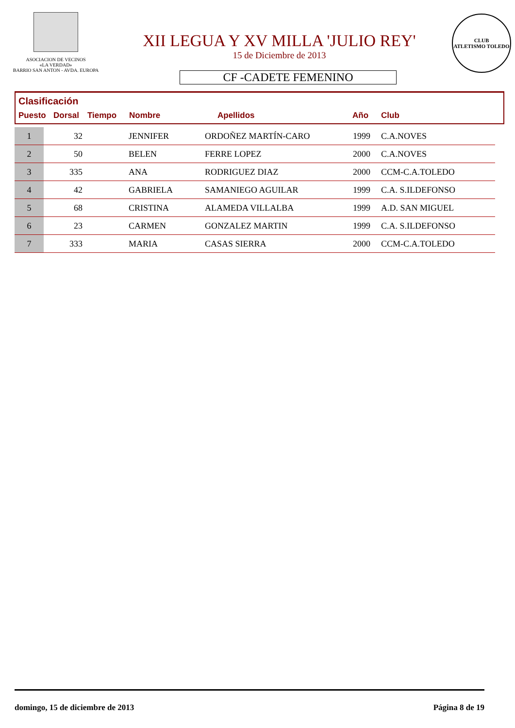ASOCIACION DE VECINOS
«LA VERDAD»
BARRIO SAN ANTON - AVDA. EUROPA
XII LEGUA Y XV MILLA 'JULIO REY'
15 de Diciembre de 2013
CF -CADETE FEMENINO
CLUB
ATLETISMO TOLEDO
Clasificación
Puesto Dorsal Tiempo Nombre Apellidos Año Club
| 1 | 32 | | JENNIFER | ORDOÑEZ MARTÍN-CARO | 1999 | C.A.NOVES |
| 2 | 50 | | BELEN | FERRE LOPEZ | 2000 | C.A.NOVES |
| 3 | 335 | | ANA | RODRIGUEZ DIAZ | 2000 | CCM-C.A.TOLEDO |
| 4 | 42 | | GABRIELA | SAMANIEGO AGUILAR | 1999 | C.A. S.ILDEFONSO |
| 5 | 68 | | CRISTINA | ALAMEDA VILLALBA | 1999 | A.D. SAN MIGUEL |
| 6 | 23 | | CARMEN | GONZALEZ MARTIN | 1999 | C.A. S.ILDEFONSO |
| 7 | 333 | | MARIA | CASAS SIERRA | 2000 | CCM-C.A.TOLEDO |
domingo, 15 de diciembre de 2013 Página 8 de 19